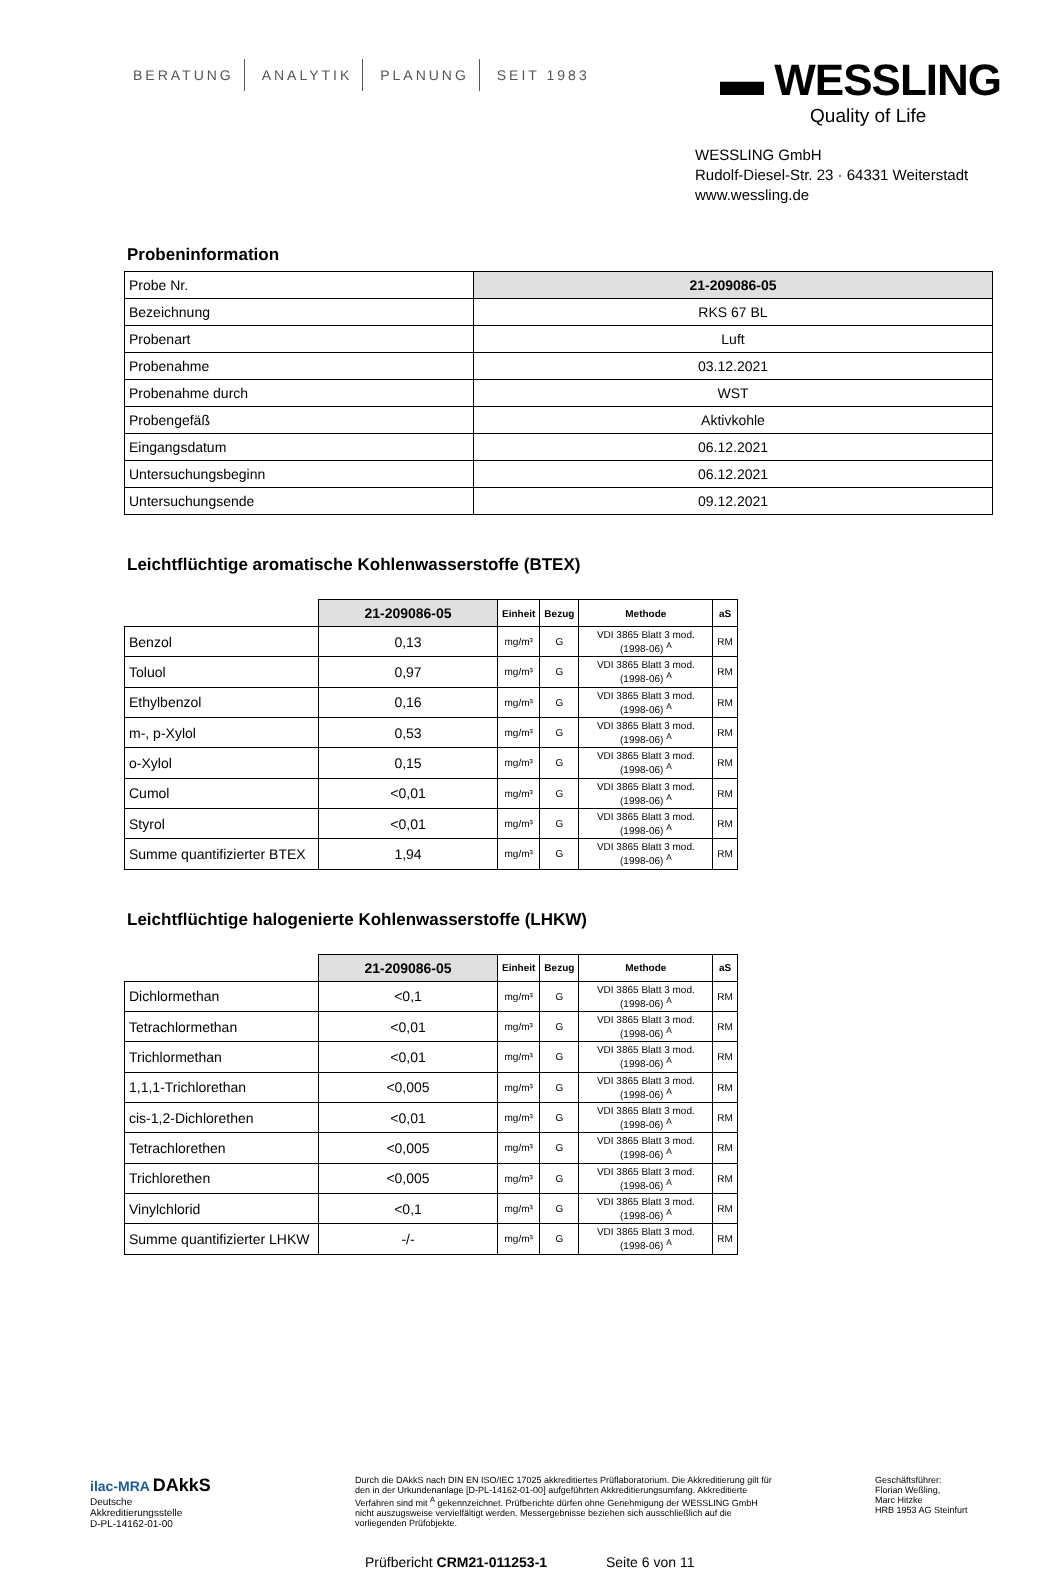BERATUNG ANALYTIK PLANUNG SEIT 1983
▬ WESSLING
Quality of Life
WESSLING GmbH
Rudolf-Diesel-Str. 23 · 64331 Weiterstadt
www.wessling.de
Probeninformation
| Probe Nr. | 21-209086-05 |
| Bezeichnung | RKS 67 BL |
| Probenart | Luft |
| Probenahme | 03.12.2021 |
| Probenahme durch | WST |
| Probengefäß | Aktivkohle |
| Eingangsdatum | 06.12.2021 |
| Untersuchungsbeginn | 06.12.2021 |
| Untersuchungsende | 09.12.2021 |
Leichtflüchtige aromatische Kohlenwasserstoffe (BTEX)
| | 21-209086-05 | Einheit | Bezug | Methode | aS |
| Benzol | 0,13 | mg/m³ | G | VDI 3865 Blatt 3 mod. (1998-06) <sup>A</sup> | RM |
| Toluol | 0,97 | mg/m³ | G | VDI 3865 Blatt 3 mod. (1998-06) <sup>A</sup> | RM |
| Ethylbenzol | 0,16 | mg/m³ | G | VDI 3865 Blatt 3 mod. (1998-06) <sup>A</sup> | RM |
| m-, p-Xylol | 0,53 | mg/m³ | G | VDI 3865 Blatt 3 mod. (1998-06) <sup>A</sup> | RM |
| o-Xylol | 0,15 | mg/m³ | G | VDI 3865 Blatt 3 mod. (1998-06) <sup>A</sup> | RM |
| Cumol | <0,01 | mg/m³ | G | VDI 3865 Blatt 3 mod. (1998-06) <sup>A</sup> | RM |
| Styrol | <0,01 | mg/m³ | G | VDI 3865 Blatt 3 mod. (1998-06) <sup>A</sup> | RM |
| Summe quantifizierter BTEX | 1,94 | mg/m³ | G | VDI 3865 Blatt 3 mod. (1998-06) <sup>A</sup> | RM |
Leichtflüchtige halogenierte Kohlenwasserstoffe (LHKW)
| | 21-209086-05 | Einheit | Bezug | Methode | aS |
| Dichlormethan | <0,1 | mg/m³ | G | VDI 3865 Blatt 3 mod. (1998-06) <sup>A</sup> | RM |
| Tetrachlormethan | <0,01 | mg/m³ | G | VDI 3865 Blatt 3 mod. (1998-06) <sup>A</sup> | RM |
| Trichlormethan | <0,01 | mg/m³ | G | VDI 3865 Blatt 3 mod. (1998-06) <sup>A</sup> | RM |
| 1,1,1-Trichlorethan | <0,005 | mg/m³ | G | VDI 3865 Blatt 3 mod. (1998-06) <sup>A</sup> | RM |
| cis-1,2-Dichlorethen | <0,01 | mg/m³ | G | VDI 3865 Blatt 3 mod. (1998-06) <sup>A</sup> | RM |
| Tetrachlorethen | <0,005 | mg/m³ | G | VDI 3865 Blatt 3 mod. (1998-06) <sup>A</sup> | RM |
| Trichlorethen | <0,005 | mg/m³ | G | VDI 3865 Blatt 3 mod. (1998-06) <sup>A</sup> | RM |
| Vinylchlorid | <0,1 | mg/m³ | G | VDI 3865 Blatt 3 mod. (1998-06) <sup>A</sup> | RM |
| Summe quantifizierter LHKW | -/- | mg/m³ | G | VDI 3865 Blatt 3 mod. (1998-06) <sup>A</sup> | RM |
ilac-MRA DAkkS
Deutsche
Akkreditierungsstelle
D-PL-14162-01-00
Durch die DAkkS nach DIN EN ISO/IEC 17025 akkreditiertes Prüflaboratorium. Die Akkreditierung gilt für den in der Urkundenanlage [D-PL-14162-01-00] aufgeführten Akkreditierungsumfang. Akkreditierte Verfahren sind mit <sup>A</sup> gekennzeichnet. Prüfberichte dürfen ohne Genehmigung der WESSLING GmbH nicht auszugsweise vervielfältigt werden. Messergebnisse beziehen sich ausschließlich auf die vorliegenden Prüfobjekte.
Geschäftsführer:
Florian Weßling,
Marc Hitzke
HRB 1953 AG Steinfurt
Prüfbericht CRM21-011253-1 Seite 6 von 11